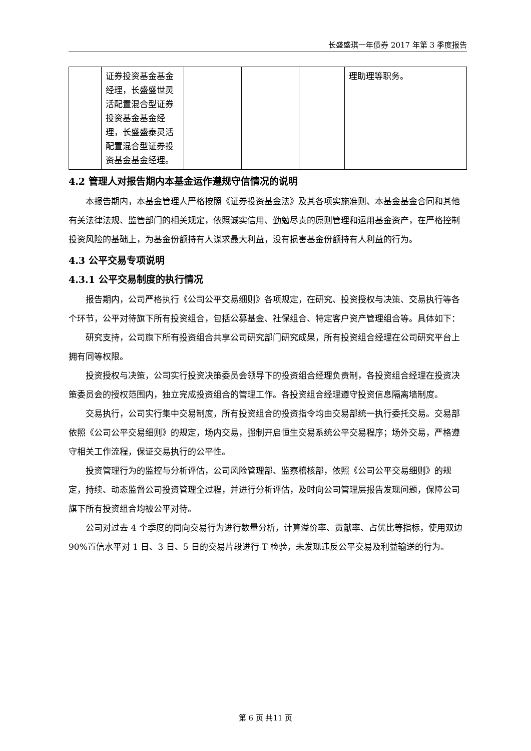长盛盛琪一年债券 2017 年第 3 季度报告
| | 证券投资基金基金经理，长盛盛世灵活配置混合型证券投资基金基金经理，长盛盛泰灵活配置混合型证券投资基金基金经理。 | | | | 理助理等职务。 |
4.2 管理人对报告期内本基金运作遵规守信情况的说明
本报告期内，本基金管理人严格按照《证券投资基金法》及其各项实施准则、本基金基金合同和其他有关法律法规、监管部门的相关规定，依照诚实信用、勤勉尽责的原则管理和运用基金资产，在严格控制投资风险的基础上，为基金份额持有人谋求最大利益，没有损害基金份额持有人利益的行为。
4.3 公平交易专项说明
4.3.1 公平交易制度的执行情况
报告期内，公司严格执行《公司公平交易细则》各项规定，在研究、投资授权与决策、交易执行等各个环节，公平对待旗下所有投资组合，包括公募基金、社保组合、特定客户资产管理组合等。具体如下：
研究支持，公司旗下所有投资组合共享公司研究部门研究成果，所有投资组合经理在公司研究平台上拥有同等权限。
投资授权与决策，公司实行投资决策委员会领导下的投资组合经理负责制，各投资组合经理在投资决策委员会的授权范围内，独立完成投资组合的管理工作。各投资组合经理遵守投资信息隔离墙制度。
交易执行，公司实行集中交易制度，所有投资组合的投资指令均由交易部统一执行委托交易。交易部依照《公司公平交易细则》的规定，场内交易，强制开启恒生交易系统公平交易程序；场外交易，严格遵守相关工作流程，保证交易执行的公平性。
投资管理行为的监控与分析评估，公司风险管理部、监察稽核部，依照《公司公平交易细则》的规定，持续、动态监督公司投资管理全过程，并进行分析评估，及时向公司管理层报告发现问题，保障公司旗下所有投资组合均被公平对待。
公司对过去 4 个季度的同向交易行为进行数量分析，计算溢价率、贡献率、占优比等指标，使用双边 90%置信水平对 1 日、3 日、5 日的交易片段进行 T 检验，未发现违反公平交易及利益输送的行为。
第 6 页 共11 页